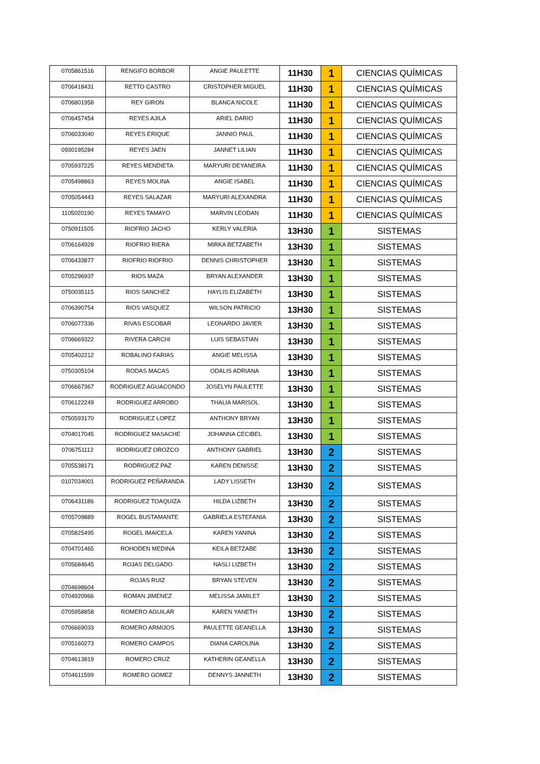| 0705861516 | RENGIFO BORBOR | ANGIE PAULETTE | 11H30 | 1 | CIENCIAS QUÍMICAS |
| 0706418431 | RETTO CASTRO | CRISTOPHER MIGUEL | 11H30 | 1 | CIENCIAS QUÍMICAS |
| 0706801958 | REY GIRON | BLANCA NICOLE | 11H30 | 1 | CIENCIAS QUÍMICAS |
| 0706457454 | REYES AJILA | ARIEL DARIO | 11H30 | 1 | CIENCIAS QUÍMICAS |
| 0706033040 | REYES ERIQUE | JANNIO PAUL | 11H30 | 1 | CIENCIAS QUÍMICAS |
| 0930195284 | REYES JAEN | JANNET LILIAN | 11H30 | 1 | CIENCIAS QUÍMICAS |
| 0705937225 | REYES MENDIETA | MARYURI DEYANEIRA | 11H30 | 1 | CIENCIAS QUÍMICAS |
| 0705498863 | REYES MOLINA | ANGIE ISABEL | 11H30 | 1 | CIENCIAS QUÍMICAS |
| 0705054443 | REYES SALAZAR | MARYURI ALEXANDRA | 11H30 | 1 | CIENCIAS QUÍMICAS |
| 1105020190 | REYES TAMAYO | MARVIN LEODAN | 11H30 | 1 | CIENCIAS QUÍMICAS |
| 0750911505 | RIOFRIO JACHO | KERLY VALERIA | 13H30 | 1 | SISTEMAS |
| 0706164928 | RIOFRIO RIERA | MIRKA BETZABETH | 13H30 | 1 | SISTEMAS |
| 0706433877 | RIOFRIO RIOFRIO | DENNIS CHRISTOPHER | 13H30 | 1 | SISTEMAS |
| 0705296937 | RIOS MAZA | BRYAN ALEXANDER | 13H30 | 1 | SISTEMAS |
| 0750035115 | RIOS SANCHEZ | HAYLIS ELIZABETH | 13H30 | 1 | SISTEMAS |
| 0706390754 | RIOS VASQUEZ | WILSON PATRICIO | 13H30 | 1 | SISTEMAS |
| 0706077336 | RIVAS ESCOBAR | LEONARDO JAVIER | 13H30 | 1 | SISTEMAS |
| 0706669322 | RIVERA CARCHI | LUIS SEBASTIAN | 13H30 | 1 | SISTEMAS |
| 0705402212 | ROBALINO FARIAS | ANGIE MELISSA | 13H30 | 1 | SISTEMAS |
| 0750305104 | RODAS MACAS | ODALIS ADRIANA | 13H30 | 1 | SISTEMAS |
| 0706667367 | RODRIGUEZ AGUACONDO | JOSELYN PAULETTE | 13H30 | 1 | SISTEMAS |
| 0706122249 | RODRIGUEZ ARROBO | THALIA MARISOL | 13H30 | 1 | SISTEMAS |
| 0750593170 | RODRIGUEZ LOPEZ | ANTHONY BRYAN | 13H30 | 1 | SISTEMAS |
| 0704017045 | RODRIGUEZ MASACHE | JOHANNA CECIBEL | 13H30 | 1 | SISTEMAS |
| 0706751112 | RODRIGUEZ OROZCO | ANTHONY GABRIEL | 13H30 | 2 | SISTEMAS |
| 0705538171 | RODRIGUEZ PAZ | KAREN DENISSE | 13H30 | 2 | SISTEMAS |
| 0107034001 | RODRIGUEZ PEÑARANDA | LADY LISSETH | 13H30 | 2 | SISTEMAS |
| 0706431186 | RODRIGUEZ TOAQUIZA | HILDA LIZBETH | 13H30 | 2 | SISTEMAS |
| 0705709889 | ROGEL BUSTAMANTE | GABRIELA ESTEFANIA | 13H30 | 2 | SISTEMAS |
| 0705825495 | ROGEL IMAICELA | KAREN YANINA | 13H30 | 2 | SISTEMAS |
| 0704701465 | ROHODEN MEDINA | KEILA BETZABE | 13H30 | 2 | SISTEMAS |
| 0705684645 | ROJAS DELGADO | NASLI LIZBETH | 13H30 | 2 | SISTEMAS |
| 0704698604 | ROJAS RUIZ | BRYAN STEVEN | 13H30 | 2 | SISTEMAS |
| 0704920966 | ROMAN JIMENEZ | MELISSA JAMILET | 13H30 | 2 | SISTEMAS |
| 0705958858 | ROMERO AGUILAR | KAREN YANETH | 13H30 | 2 | SISTEMAS |
| 0706669033 | ROMERO ARMIJOS | PAULETTE GEANELLA | 13H30 | 2 | SISTEMAS |
| 0705160273 | ROMERO CAMPOS | DIANA CAROLINA | 13H30 | 2 | SISTEMAS |
| 0704613819 | ROMERO CRUZ | KATHERIN GEANELLA | 13H30 | 2 | SISTEMAS |
| 0704611599 | ROMERO GOMEZ | DENNYS JANNETH | 13H30 | 2 | SISTEMAS |